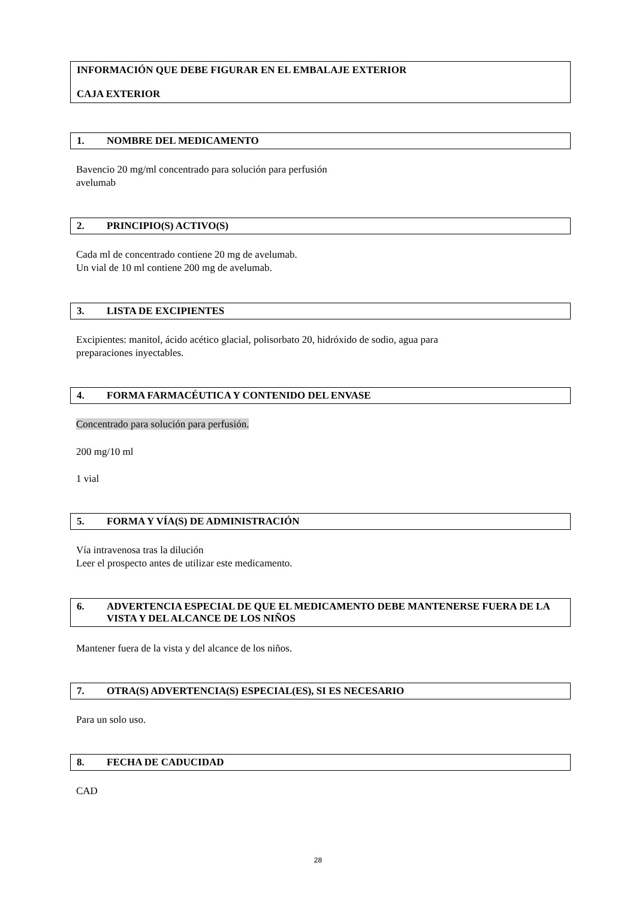INFORMACIÓN QUE DEBE FIGURAR EN EL EMBALAJE EXTERIOR
CAJA EXTERIOR
1. NOMBRE DEL MEDICAMENTO
Bavencio 20 mg/ml concentrado para solución para perfusión
avelumab
2. PRINCIPIO(S) ACTIVO(S)
Cada ml de concentrado contiene 20 mg de avelumab.
Un vial de 10 ml contiene 200 mg de avelumab.
3. LISTA DE EXCIPIENTES
Excipientes: manitol, ácido acético glacial, polisorbato 20, hidróxido de sodio, agua para
preparaciones inyectables.
4. FORMA FARMACÉUTICA Y CONTENIDO DEL ENVASE
Concentrado para solución para perfusión.
200 mg/10 ml
1 vial
5. FORMA Y VÍA(S) DE ADMINISTRACIÓN
Vía intravenosa tras la dilución
Leer el prospecto antes de utilizar este medicamento.
6. ADVERTENCIA ESPECIAL DE QUE EL MEDICAMENTO DEBE MANTENERSE FUERA DE LA VISTA Y DEL ALCANCE DE LOS NIÑOS
Mantener fuera de la vista y del alcance de los niños.
7. OTRA(S) ADVERTENCIA(S) ESPECIAL(ES), SI ES NECESARIO
Para un solo uso.
8. FECHA DE CADUCIDAD
CAD
28